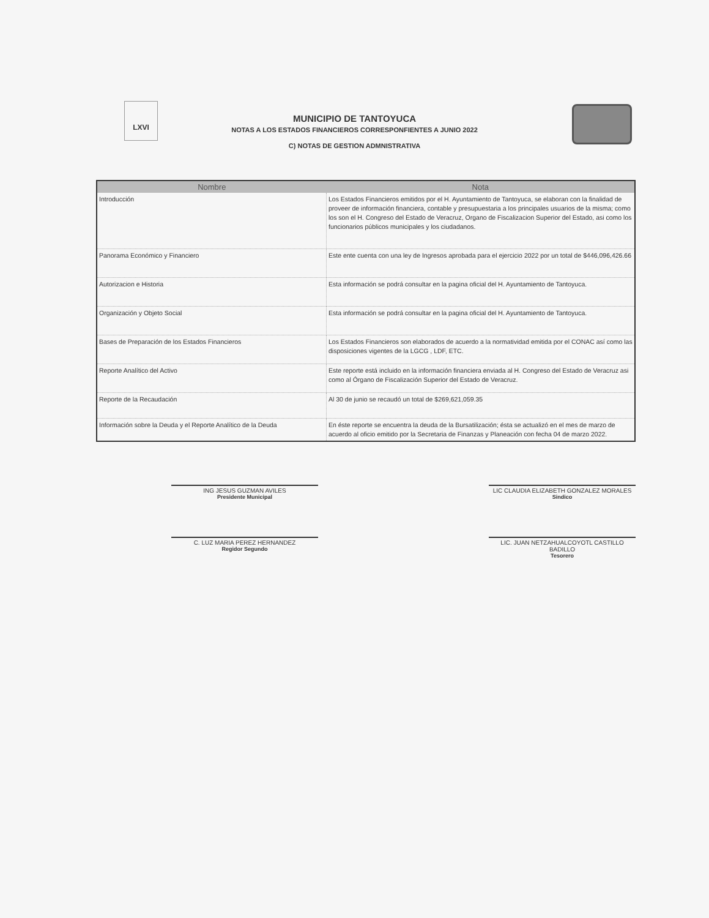LXVI
MUNICIPIO DE TANTOYUCA
NOTAS A LOS ESTADOS FINANCIEROS CORRESPONFIENTES A JUNIO 2022
C) NOTAS DE GESTION ADMNISTRATIVA
| Nombre | Nota |
| --- | --- |
| Introducción | Los Estados Financieros emitidos por el H. Ayuntamiento de Tantoyuca, se elaboran con la finalidad de proveer de información financiera, contable y presupuestaria a los principales usuarios de la misma; como los son el H. Congreso del Estado de Veracruz, Organo de Fiscalizacion Superior del Estado, asi como los funcionarios públicos municipales y los ciudadanos. |
| Panorama Económico y Financiero | Este ente cuenta con una ley de Ingresos aprobada para el ejercicio 2022 por un total de $446,096,426.66 |
| Autorizacion e Historia | Esta información se podrá consultar en la pagina oficial del H. Ayuntamiento de Tantoyuca. |
| Organización y Objeto Social | Esta información se podrá consultar en la pagina oficial del H. Ayuntamiento de Tantoyuca. |
| Bases de Preparación de los Estados Financieros | Los Estados Financieros son elaborados de acuerdo a la normatividad emitida por el CONAC así como las disposiciones vigentes de la LGCG , LDF, ETC. |
| Reporte Analítico del Activo | Este reporte está incluido en la información financiera enviada al H. Congreso del Estado de Veracruz asi como al Órgano de Fiscalización Superior del Estado de Veracruz. |
| Reporte de la Recaudación | Al 30 de junio se recaudó un total de $269,621,059.35 |
| Información sobre la Deuda y el Reporte Analítico de la Deuda | En éste reporte se encuentra la deuda de la Bursatilización; ésta se actualizó en el mes de marzo de acuerdo al oficio emitido por la Secretaria de Finanzas y Planeación con fecha 04 de marzo 2022. |
ING JESUS GUZMAN AVILES
Presidente Municipal
LIC CLAUDIA ELIZABETH GONZALEZ MORALES
Sindico
C. LUZ MARIA PEREZ HERNANDEZ
Regidor Segundo
LIC. JUAN NETZAHUALCOYOTL CASTILLO BADILLO
Tesorero